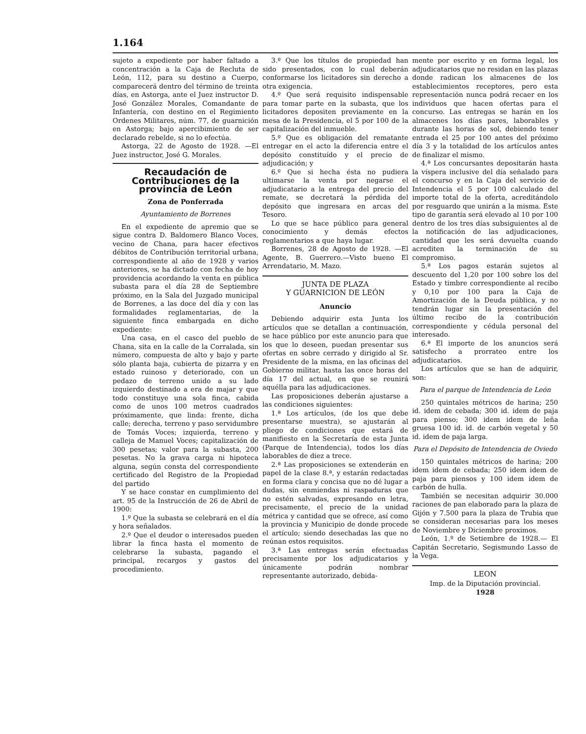1.164
sujeto a expediente por haber faltado a concentración a la Caja de Recluta de León, 112, para su destino a Cuerpo, comparecerá dentro del término de treinta días, en Astorga, ante el Juez instructor D. José González Morales, Comandante de Infantería, con destino en el Regimiento Ordenes Militares, núm. 77, de guarnición en Astorga; bajo apercibimiento de ser declarado rebelde, si no lo efectúa.
Astorga, 22 de Agosto de 1928. —El Juez instructor, José G. Morales.
Recaudación de Contribuciones de la provincia de León
Zona de Ponferrada
Ayuntamiento de Borrenes
En el expediente de apremio que se sigue contra D. Baldomero Blanco Voces, vecino de Chana, para hacer efectivos débitos de Contribución territorial urbana, correspondiente al año de 1928 y varios anteriores, se ha dictado con fecha de hoy providencia acordando la venta en pública subasta para el día 28 de Septiembre próximo, en la Sala del Juzgado municipal de Borrenes, a las doce del día y con las formalidades reglamentarias, de la siguiente finca embargada en dicho expediente:
Una casa, en el casco del pueblo de Chana, sita en la calle de la Corralada, sin número, compuesta de alto y bajo y parte sólo planta baja, cubierta de pizarra y en estado ruinoso y deteriorado, con un pedazo de terreno unido a su lado izquierdo destinado a era de majar y que todo constituye una sola finca, cabida como de unos 100 metros cuadrados próximamente, que linda: frente, dicha calle; derecha, terreno y paso servidumbre de Tomás Voces; izquierda, terreno y calleja de Manuel Voces; capitalización de 300 pesetas; valor para la subasta, 200 pesetas. No la grava carga ni hipoteca alguna, según consta del correspondiente certificado del Registro de la Propiedad del partido
Y se hace constar en cumplimiento del art. 95 de la Instrucción de 26 de Abril de 1900:
1.º Que la subasta se celebrará en el día y hora señalados.
2.º Que el deudor o interesados pueden librar la finca hasta el momento de celebrarse la subasta, pagando el principal, recargos y gastos del procedimiento.
3.º Que los títulos de propiedad han sido presentados, con lo cual deberán conformarse los licitadores sin derecho a otra exigencia.
4.º Que será requisito indispensable para tomar parte en la subasta, que los licitadores depositen previamente en la mesa de la Presidencia, el 5 por 100 de la capitalización del inmueble.
5.º Que es obligación del rematante entregar en el acto la diferencia entre el depósito constituído y el precio de adjudicación; y
6.º Que si hecha ésta no pudiera ultimarse la venta por negarse el adjudicatario a la entrega del precio del remate, se decretará la pérdida del depósito que ingresara en arcas del Tesoro.
Lo que se hace público para general conocimiento y demás efectos reglamentarios a que haya lugar.
Borrenes, 28 de Agosto de 1928. —El Agente, B. Guerrero.—Visto bueno El Arrendatario, M. Mazo.
JUNTA DE PLAZA
Y GUARNICION DE LEÓN
Anuncio
Debiendo adquirir esta Junta los artículos que se detallan a continuación, se hace público por este anuncio para que los que lo deseen, puedan presentar sus ofertas en sobre cerrado y dirigido al Sr. Presidente de la misma, en las oficinas del Gobierno militar, hasta las once horas del día 17 del actual, en que se reunirá aquélla para las adjudicaciones.
Las proposiciones deberán ajustarse a las condiciones siguientes:
1.ª Los artículos, (de los que debe presentarse muestra), se ajustarán al pliego de condiciones que estará de manifiesto en la Secretaría de esta Junta (Parque de Intendencia), todos los días laborables de diez a trece.
2.ª Las proposiciones se extenderán en papel de la clase 8.ª, y estarán redactadas en forma clara y concisa que no dé lugar a dudas, sin enmiendas ni raspaduras que no estén salvadas, expresando en letra, precisamente, el precio de la unidad métrica y cantidad que se ofrece, así como la provincia y Municipio de donde procede el artículo; siendo desechadas las que no reúnan estos requisitos.
3.ª Las entregas serán efectuadas precisamente por los adjudicatarios y únicamente podrán nombrar representante autorizado, debida-
mente por escrito y en forma legal, los adjudicatarios que no residan en las plazas donde radican los almacenes de los establecimientos receptores, pero esta representación nunca podrá recaer en los individuos que hacen ofertas para el concurso. Las entregas se harán en los almacenes los días pares, laborables y durante las horas de sol, debiendo tener entrada el 25 por 100 antes del próximo día 3 y la totalidad de los artículos antes de finalizar el mismo.
4.ª Los concursantes depositarán hasta la víspera inclusive del día señalado para el concurso y en la Caja del servicio de Intendencia el 5 por 100 calculado del importe total de la oferta, acreditándolo por resguardo que unirán a la misma. Este tipo de garantía será elevado al 10 por 100 dentro de los tres días subsiguientes al de la notificación de las adjudicaciones, cantidad que les será devuelta cuando acrediten la terminación de su compromiso.
5.ª Los pagos estarán sujetos al descuento del 1,20 por 100 sobre los del Estado y timbre correspondiente al recibo y 0,10 por 100 para la Caja de Amortización de la Deuda pública, y no tendrán lugar sin la presentación del último recibo de la contribución correspondiente y cédula personal del interesado.
6.ª El importe de los anuncios será satisfecho a prorrateo entre los adjudicatarios.
Los artículos que se han de adquirir, son:
Para el parque de Intendencia de León
250 quintales métricos de harina; 250 id. idem de cebada; 300 id. idem de paja para pienso; 300 idem idem de leña gruesa 100 id. id. de carbón vegetal y 50 id. idem de paja larga.
Para el Depósito de Intendencia de Oviedo
150 quintales métricos de harina; 200 idem idem de cebada; 250 idem idem de paja para piensos y 100 idem idem de carbón de hulla.
También se necesitan adquirir 30.000 raciones de pan elaborado para la plaza de Gijón y 7.500 para la plaza de Trubia que se consideran necesarias para los meses de Noviembre y Diciembre proximos.
León, 1.º de Setiembre de 1928.— El Capitán Secretario, Segismundo Lasso de la Vega.
LEON
Imp. de la Diputación provincial.
1928